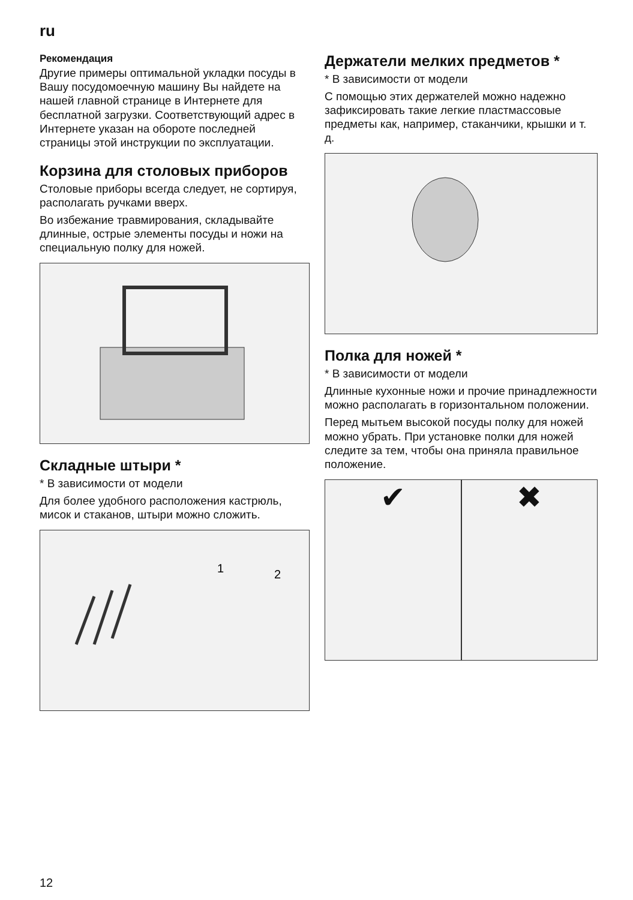ru
Рекомендация
Другие примеры оптимальной укладки посуды в Вашу посудомоечную машину Вы найдете на нашей главной странице в Интернете для бесплатной загрузки. Соответствующий адрес в Интернете указан на обороте последней страницы этой инструкции по эксплуатации.
Корзина для столовых приборов
Столовые приборы всегда следует, не сортируя, располагать ручками вверх.
Во избежание травмирования, складывайте длинные, острые элементы посуды и ножи на специальную полку для ножей.
Складные штыри *
* В зависимости от модели
Для более удобного расположения кастрюль, мисок и стаканов, штыри можно сложить.
1
2
Держатели мелких предметов *
* В зависимости от модели
С помощью этих держателей можно надежно зафиксировать такие легкие пластмассовые предметы как, например, стаканчики, крышки и т. д.
Полка для ножей *
* В зависимости от модели
Длинные кухонные ножи и прочие принадлежности можно располагать в горизонтальном положении.
Перед мытьем высокой посуды полку для ножей можно убрать. При установке полки для ножей следите за тем, чтобы она приняла правильное положение.
✔ ✖
12